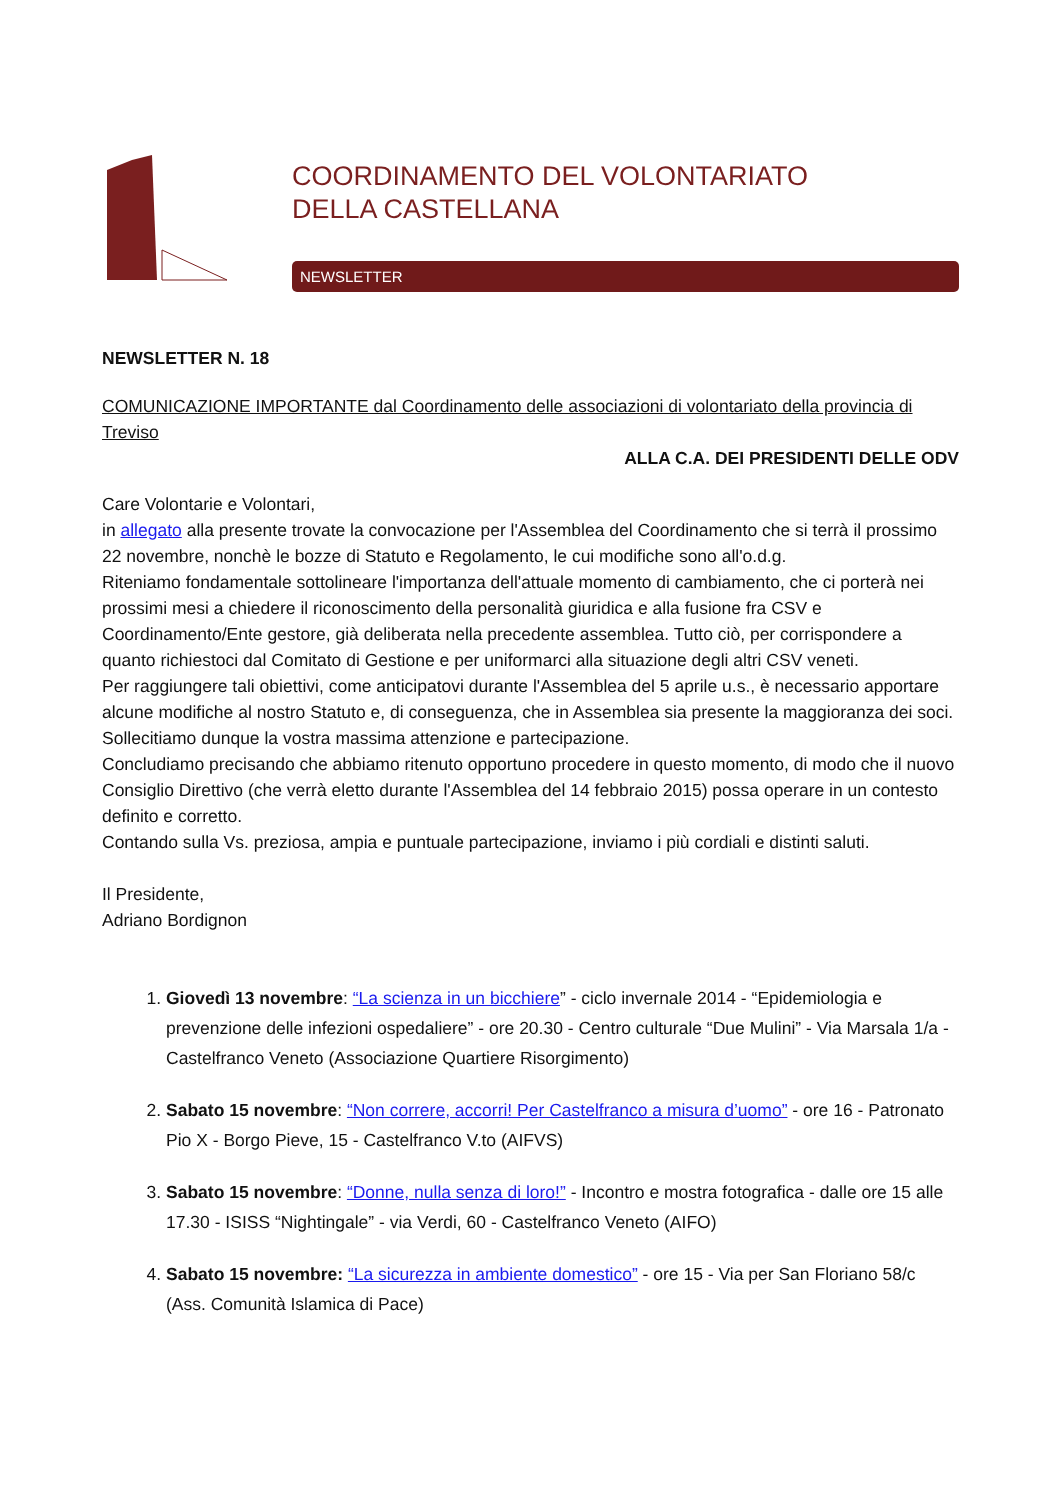COORDINAMENTO DEL VOLONTARIATO
DELLA CASTELLANA
NEWSLETTER
NEWSLETTER N. 18
COMUNICAZIONE IMPORTANTE dal Coordinamento delle associazioni di volontariato della provincia di Treviso
ALLA C.A. DEI PRESIDENTI DELLE ODV
Care Volontarie e Volontari,
in allegato alla presente trovate la convocazione per l'Assemblea del Coordinamento che si terrà il prossimo 22 novembre, nonchè le bozze di Statuto e Regolamento, le cui modifiche sono all'o.d.g.
Riteniamo fondamentale sottolineare l'importanza dell'attuale momento di cambiamento, che ci porterà nei prossimi mesi a chiedere il riconoscimento della personalità giuridica e alla fusione fra CSV e Coordinamento/Ente gestore, già deliberata nella precedente assemblea. Tutto ciò, per corrispondere a quanto richiestoci dal Comitato di Gestione e per uniformarci alla situazione degli altri CSV veneti.
Per raggiungere tali obiettivi, come anticipatovi durante l'Assemblea del 5 aprile u.s., è necessario apportare alcune modifiche al nostro Statuto e, di conseguenza, che in Assemblea sia presente la maggioranza dei soci.
Sollecitiamo dunque la vostra massima attenzione e partecipazione.
Concludiamo precisando che abbiamo ritenuto opportuno procedere in questo momento, di modo che il nuovo Consiglio Direttivo (che verrà eletto durante l'Assemblea del 14 febbraio 2015) possa operare in un contesto definito e corretto.
Contando sulla Vs. preziosa, ampia e puntuale partecipazione, inviamo i più cordiali e distinti saluti.
Il Presidente,
Adriano Bordignon
1. Giovedì 13 novembre: “La scienza in un bicchiere” - ciclo invernale 2014 - “Epidemiologia e prevenzione delle infezioni ospedaliere” - ore 20.30 - Centro culturale “Due Mulini” - Via Marsala 1/a - Castelfranco Veneto (Associazione Quartiere Risorgimento)
2. Sabato 15 novembre: “Non correre, accorri! Per Castelfranco a misura d’uomo” - ore 16 - Patronato Pio X - Borgo Pieve, 15 - Castelfranco V.to (AIFVS)
3. Sabato 15 novembre: “Donne, nulla senza di loro!” - Incontro e mostra fotografica - dalle ore 15 alle 17.30 - ISISS “Nightingale” - via Verdi, 60 - Castelfranco Veneto (AIFO)
4. Sabato 15 novembre: “La sicurezza in ambiente domestico” - ore 15 - Via per San Floriano 58/c (Ass. Comunità Islamica di Pace)